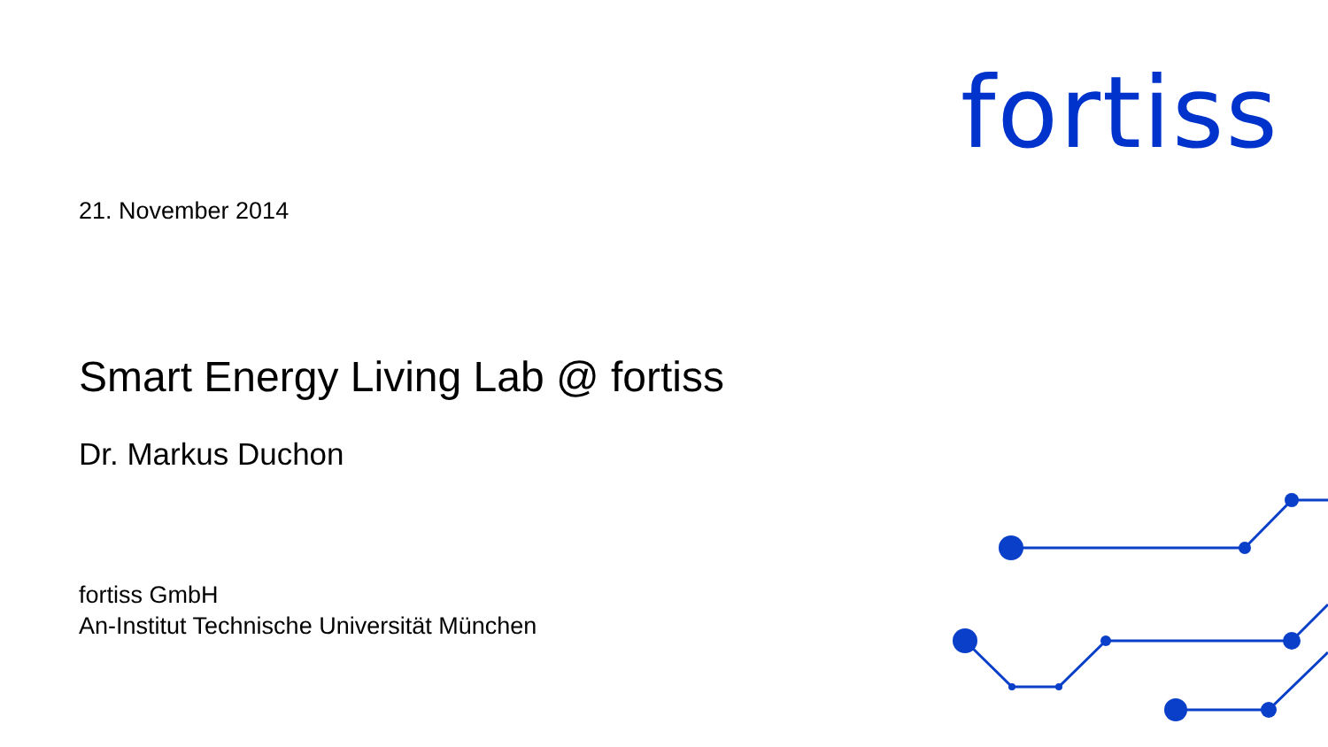fortiss
21. November 2014
Smart Energy Living Lab @ fortiss
Dr. Markus Duchon
fortiss GmbH
An-Institut Technische Universität München